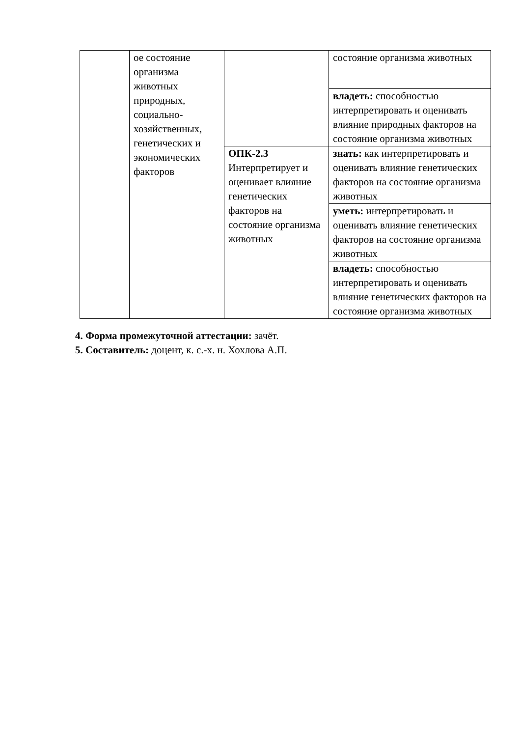| | ое состояние организма животных природных, социально-хозяйственных, генетических и экономических факторов | | состояние организма животных |
| | | | владеть: способностью интерпретировать и оценивать влияние природных факторов на состояние организма животных |
| | | ОПК-2.3 Интерпретирует и оценивает влияние генетических факторов на состояние организма животных | знать: как интерпретировать и оценивать влияние генетических факторов на состояние организма животных |
| | | | уметь: интерпретировать и оценивать влияние генетических факторов на состояние организма животных |
| | | | владеть: способностью интерпретировать и оценивать влияние генетических факторов на состояние организма животных |
4. Форма промежуточной аттестации: зачёт.
5. Составитель: доцент, к. с.-х. н. Хохлова А.П.